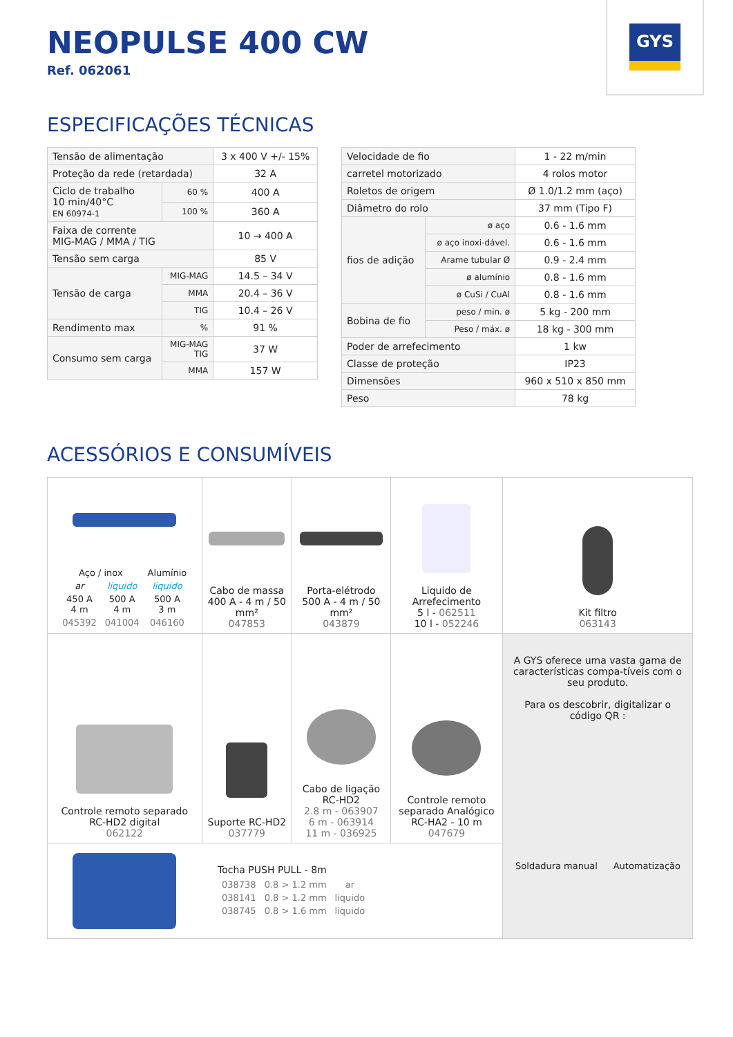GYS
NEOPULSE 400 CW
Ref. 062061
ESPECIFICAÇÕES TÉCNICAS
| Tensão de alimentação | | 3 x 400 V +/- 15% |
| Proteção da rede (retardada) | | 32 A |
| Ciclo de trabalho 10 min/40°C EN 60974-1 | 60 % | 400 A |
| | 100 % | 360 A |
| Faixa de corrente MIG-MAG / MMA / TIG | | 10 → 400 A |
| Tensão sem carga | | 85 V |
| Tensão de carga | MIG-MAG | 14.5 – 34 V |
| | MMA | 20.4 – 36 V |
| | TIG | 10.4 – 26 V |
| Rendimento max | % | 91 % |
| Consumo sem carga | MIG-MAG TIG | 37 W |
| | MMA | 157 W |
| Velocidade de fio | | 1 - 22 m/min |
| carretel motorizado | | 4 rolos motor |
| Roletos de origem | | Ø 1.0/1.2 mm (aço) |
| Diâmetro do rolo | | 37 mm (Tipo F) |
| fios de adição | ø aço | 0.6 - 1.6 mm |
| | ø aço inoxi-dável. | 0.6 - 1.6 mm |
| | Arame tubular Ø | 0.9 - 2.4 mm |
| | ø alumínio | 0.8 - 1.6 mm |
| | ø CuSi / CuAl | 0.8 - 1.6 mm |
| Bobina de fio | peso / min. ø | 5 kg - 200 mm |
| | Peso / máx. ø | 18 kg - 300 mm |
| Poder de arrefecimento | | 1 kw |
| Classe de proteção | | IP23 |
| Dimensões | | 960 x 510 x 850 mm |
| Peso | | 78 kg |
ACESSÓRIOS E CONSUMÍVEIS
| / Aço / inox / / Alumínio / / ar / liquido / liquido / / 450 A 4 m / 500 A 4 m / 500 A 3 m / / 045392 / 041004 / 046160 / | Cabo de massa 400 A - 4 m / 50 mm² 047853 | Porta-elétrodo 500 A - 4 m / 50 mm² 043879 | Liquido de Arrefecimento 5 l - 062511 10 l - 052246 | Kit filtro 063143 |
| Controle remoto separado RC-HD2 digital 062122 | Suporte RC-HD2 037779 | Cabo de ligação RC-HD2 2.8 m - 063907 6 m - 063914 11 m - 036925 | Controle remoto separado Analógico RC-HA2 - 10 m 047679 | A GYS oferece uma vasta gama de características compa-tíveis com o seu produto. Para os descobrir, digitalizar o código QR : / Soldadura manual / Automatização / |
| Tocha PUSH PULL - 8m / 038738 / 0.8 > 1.2 mm / ar / / 038141 / 0.8 > 1.2 mm / liquido / / 038745 / 0.8 > 1.6 mm / liquido / | | | | |